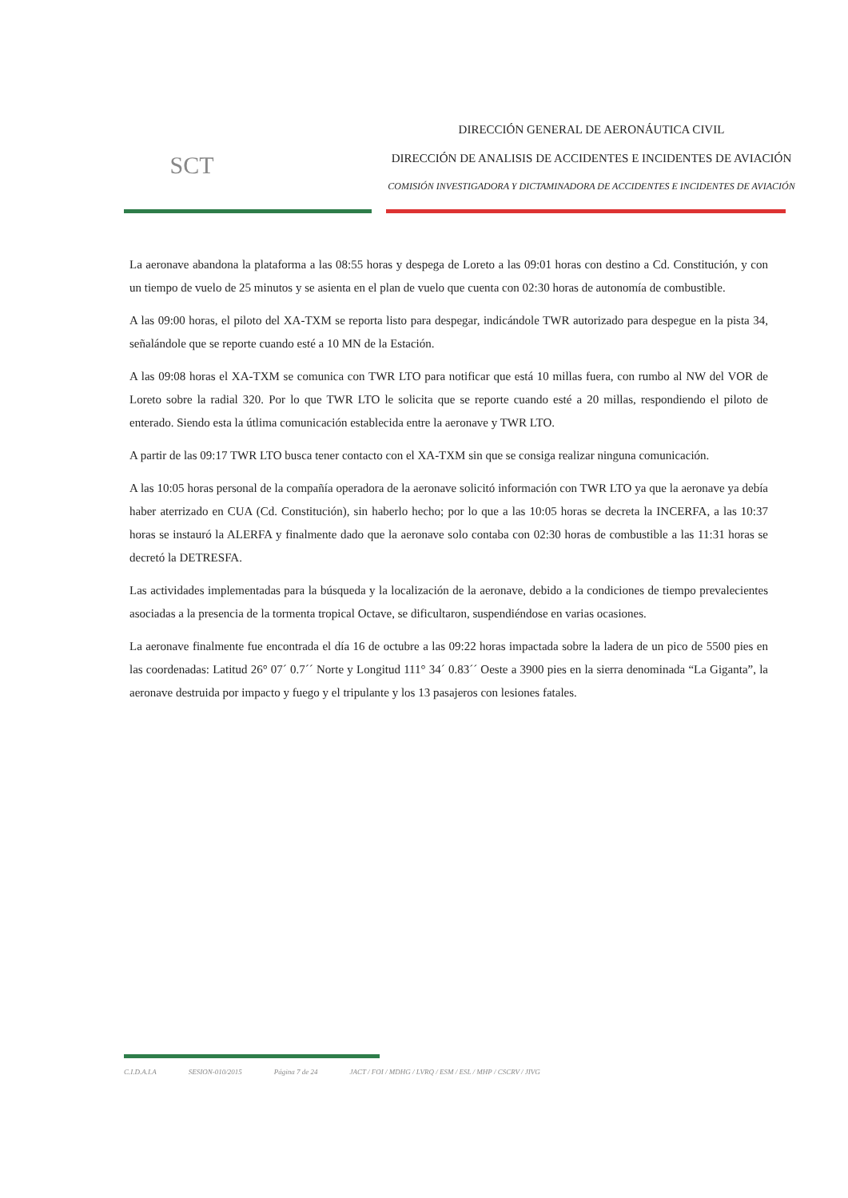SCT
DIRECCIÓN GENERAL DE AERONÁUTICA CIVIL
DIRECCIÓN DE ANALISIS DE ACCIDENTES E INCIDENTES DE AVIACIÓN
COMISIÓN INVESTIGADORA Y DICTAMINADORA DE ACCIDENTES E INCIDENTES DE AVIACIÓN
La aeronave abandona la plataforma a las 08:55 horas y despega de Loreto a las 09:01 horas con destino a Cd. Constitución, y con un tiempo de vuelo de 25 minutos y se asienta en el plan de vuelo que cuenta con 02:30 horas de autonomía de combustible.
A las 09:00 horas, el piloto del XA-TXM se reporta listo para despegar, indicándole TWR autorizado para despegue en la pista 34, señalándole que se reporte cuando esté a 10 MN de la Estación.
A las 09:08 horas el XA-TXM se comunica con TWR LTO para notificar que está 10 millas fuera, con rumbo al NW del VOR de Loreto sobre la radial 320. Por lo que TWR LTO le solicita que se reporte cuando esté a 20 millas, respondiendo el piloto de enterado. Siendo esta la útlima comunicación establecida entre la aeronave y TWR LTO.
A partir de las 09:17 TWR LTO busca tener contacto con el XA-TXM sin que se consiga realizar ninguna comunicación.
A las 10:05 horas personal de la compañía operadora de la aeronave solicitó información con TWR LTO ya que la aeronave ya debía haber aterrizado en CUA (Cd. Constitución), sin haberlo hecho; por lo que a las 10:05 horas se decreta la INCERFA, a las 10:37 horas se instauró la ALERFA y finalmente dado que la aeronave solo contaba con 02:30 horas de combustible a las 11:31 horas se decretó la DETRESFA.
Las actividades implementadas para la búsqueda y la localización de la aeronave, debido a la condiciones de tiempo prevalecientes asociadas a la presencia de la tormenta tropical Octave, se dificultaron, suspendiéndose en varias ocasiones.
La aeronave finalmente fue encontrada el día 16 de octubre a las 09:22 horas impactada sobre la ladera de un pico de 5500 pies en las coordenadas: Latitud 26° 07´ 0.7´´ Norte y Longitud 111° 34´ 0.83´´ Oeste a 3900 pies en la sierra denominada “La Giganta”, la aeronave destruida por impacto y fuego y el tripulante y los 13 pasajeros con lesiones fatales.
C.I.D.A.I.A SESION-010/2015 Página 7 de 24 JACT / FOI / MDHG / LVRQ / ESM / ESL / MHP / CSCRV / JIVG